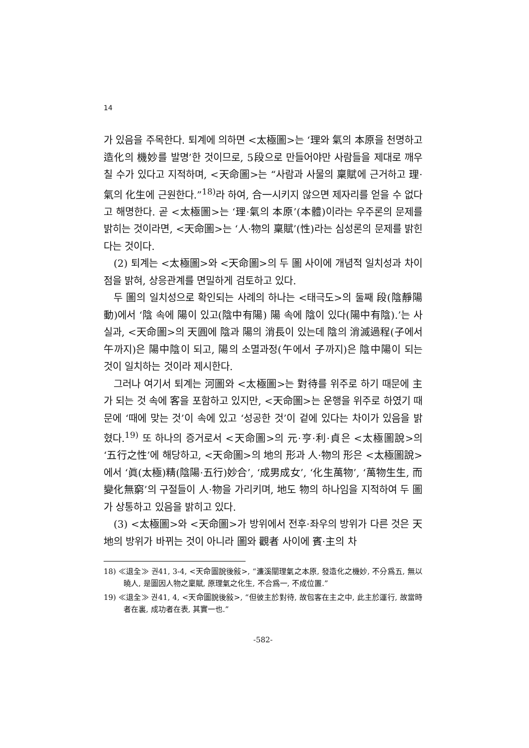14
가 있음을 주목한다. 퇴계에 의하면 <太極圖>는 ‘理와 氣의 本原을 천명하고 造化의 機妙를 발명’한 것이므로, 5段으로 만들어야만 사람들을 제대로 깨우칠 수가 있다고 지적하며, <天命圖>는 “사람과 사물의 稟賦에 근거하고 理·氣의 化生에 근원한다.”<sup>18)</sup>라 하여, 合一시키지 않으면 제자리를 얻을 수 없다고 해명한다. 곧 <太極圖>는 ‘理·氣의 本原’(本體)이라는 우주론의 문제를 밝히는 것이라면, <天命圖>는 ‘人·物의 稟賦’(性)라는 심성론의 문제를 밝힌다는 것이다.
(2) 퇴계는 <太極圖>와 <天命圖>의 두 圖 사이에 개념적 일치성과 차이점을 밝혀, 상응관계를 면밀하게 검토하고 있다.
두 圖의 일치성으로 확인되는 사례의 하나는 <태극도>의 둘째 段(陰靜陽動)에서 ‘陰 속에 陽이 있고(陰中有陽) 陽 속에 陰이 있다(陽中有陰).’는 사실과, <天命圖>의 天圓에 陰과 陽의 消長이 있는데 陰의 消滅過程(子에서 午까지)은 陽中陰이 되고, 陽의 소멸과정(午에서 子까지)은 陰中陽이 되는 것이 일치하는 것이라 제시한다.
그러나 여기서 퇴계는 河圖와 <太極圖>는 對待를 위주로 하기 때문에 主가 되는 것 속에 客을 포함하고 있지만, <天命圖>는 운행을 위주로 하였기 때문에 ‘때에 맞는 것’이 속에 있고 ‘성공한 것’이 겉에 있다는 차이가 있음을 밝혔다.<sup>19)</sup> 또 하나의 증거로서 <天命圖>의 元·亨·利·貞은 <太極圖說>의 ‘五行之性’에 해당하고, <天命圖>의 地의 形과 人·物의 形은 <太極圖說>에서 ‘眞(太極)精(陰陽·五行)妙合’, ‘成男成女’, ‘化生萬物’, ‘萬物生生, 而變化無窮’의 구절들이 人·物을 가리키며, 地도 物의 하나임을 지적하여 두 圖가 상통하고 있음을 밝히고 있다.
(3) <太極圖>와 <天命圖>가 방위에서 전후·좌우의 방위가 다른 것은 天地의 방위가 바뀌는 것이 아니라 圖와 觀者 사이에 賓·主의 차
18) ≪退全≫ 권41, 3-4, <天命圖說後敍>, “濂溪闡理氣之本原, 發造化之機妙, 不分爲五, 無以曉人, 是圖因人物之稟賦, 原理氣之化生, 不合爲一, 不成位置.”
19) ≪退全≫ 권41, 4, <天命圖說後敍>, “但彼主於對待, 故包客在主之中, 此主於運行, 故當時者在裏, 成功者在表, 其實一也.”
-582-